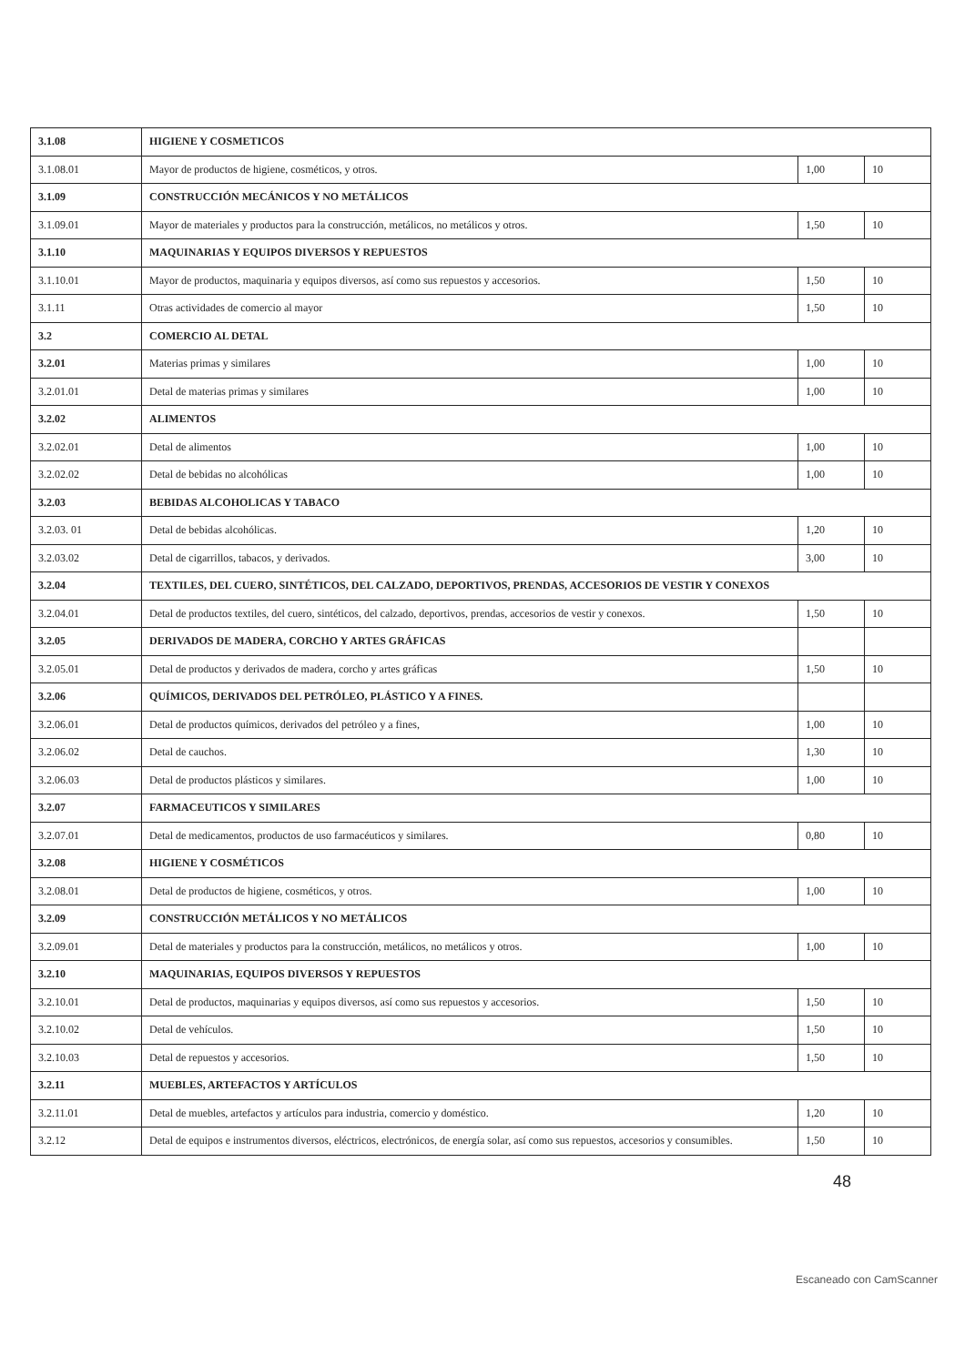| 3.1.08 | HIGIENE Y COSMETICOS | | |
| 3.1.08.01 | Mayor de productos de higiene, cosméticos, y otros. | 1,00 | 10 |
| 3.1.09 | CONSTRUCCIÓN MECÁNICOS Y NO METÁLICOS | | |
| 3.1.09.01 | Mayor de materiales y productos para la construcción, metálicos, no metálicos y otros. | 1,50 | 10 |
| 3.1.10 | MAQUINARIAS Y EQUIPOS DIVERSOS Y REPUESTOS | | |
| 3.1.10.01 | Mayor de productos, maquinaria y equipos diversos, así como sus repuestos y accesorios. | 1,50 | 10 |
| 3.1.11 | Otras actividades de comercio al mayor | 1,50 | 10 |
| 3.2 | COMERCIO AL DETAL | | |
| 3.2.01 | Materias primas y similares | 1,00 | 10 |
| 3.2.01.01 | Detal de materias primas y similares | 1,00 | 10 |
| 3.2.02 | ALIMENTOS | | |
| 3.2.02.01 | Detal de alimentos | 1,00 | 10 |
| 3.2.02.02 | Detal de bebidas no alcohólicas | 1,00 | 10 |
| 3.2.03 | BEBIDAS ALCOHOLICAS Y TABACO | | |
| 3.2.03. 01 | Detal de bebidas alcohólicas. | 1,20 | 10 |
| 3.2.03.02 | Detal de cigarrillos, tabacos, y derivados. | 3,00 | 10 |
| 3.2.04 | TEXTILES, DEL CUERO, SINTÉTICOS, DEL CALZADO, DEPORTIVOS, PRENDAS, ACCESORIOS DE VESTIR Y CONEXOS | | |
| 3.2.04.01 | Detal de productos textiles, del cuero, sintéticos, del calzado, deportivos, prendas, accesorios de vestir y conexos. | 1,50 | 10 |
| 3.2.05 | DERIVADOS DE MADERA, CORCHO Y ARTES GRÁFICAS | | |
| 3.2.05.01 | Detal de productos y derivados de madera, corcho y artes gráficas | 1,50 | 10 |
| 3.2.06 | QUÍMICOS, DERIVADOS DEL PETRÓLEO, PLÁSTICO Y A FINES. | | |
| 3.2.06.01 | Detal de productos químicos, derivados del petróleo y a fines, | 1,00 | 10 |
| 3.2.06.02 | Detal de cauchos. | 1,30 | 10 |
| 3.2.06.03 | Detal de productos plásticos y similares. | 1,00 | 10 |
| 3.2.07 | FARMACEUTICOS Y SIMILARES | | |
| 3.2.07.01 | Detal de medicamentos, productos de uso farmacéuticos y similares. | 0,80 | 10 |
| 3.2.08 | HIGIENE Y COSMÉTICOS | | |
| 3.2.08.01 | Detal de productos de higiene, cosméticos, y otros. | 1,00 | 10 |
| 3.2.09 | CONSTRUCCIÓN METÁLICOS Y NO METÁLICOS | | |
| 3.2.09.01 | Detal de materiales y productos para la construcción, metálicos, no metálicos y otros. | 1,00 | 10 |
| 3.2.10 | MAQUINARIAS, EQUIPOS DIVERSOS Y REPUESTOS | | |
| 3.2.10.01 | Detal de productos, maquinarias y equipos diversos, así como sus repuestos y accesorios. | 1,50 | 10 |
| 3.2.10.02 | Detal de vehículos. | 1,50 | 10 |
| 3.2.10.03 | Detal de repuestos y accesorios. | 1,50 | 10 |
| 3.2.11 | MUEBLES, ARTEFACTOS Y ARTÍCULOS | | |
| 3.2.11.01 | Detal de muebles, artefactos y artículos para industria, comercio y doméstico. | 1,20 | 10 |
| 3.2.12 | Detal de equipos e instrumentos diversos, eléctricos, electrónicos, de energía solar, así como sus repuestos, accesorios y consumibles. | 1,50 | 10 |
48
Escaneado con CamScanner